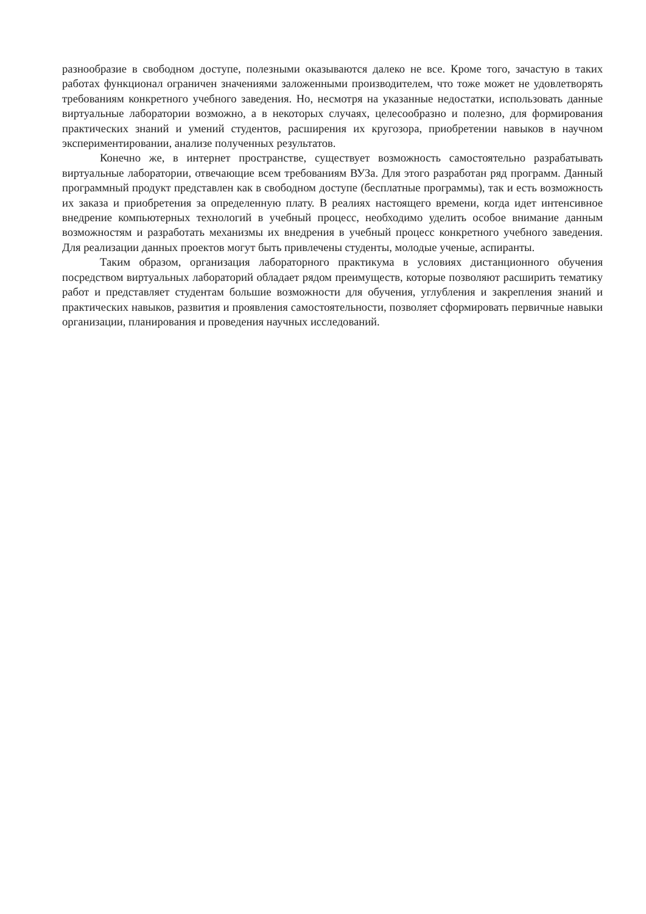разнообразие в свободном доступе, полезными оказываются далеко не все. Кроме того, зачастую в таких работах функционал ограничен значениями заложенными производителем, что тоже может не удовлетворять требованиям конкретного учебного заведения. Но, несмотря на указанные недостатки, использовать данные виртуальные лаборатории возможно, а в некоторых случаях, целесообразно и полезно, для формирования практических знаний и умений студентов, расширения их кругозора, приобретении навыков в научном экспериментировании, анализе полученных результатов.
Конечно же, в интернет пространстве, существует возможность самостоятельно разрабатывать виртуальные лаборатории, отвечающие всем требованиям ВУЗа. Для этого разработан ряд программ. Данный программный продукт представлен как в свободном доступе (бесплатные программы), так и есть возможность их заказа и приобретения за определенную плату. В реалиях настоящего времени, когда идет интенсивное внедрение компьютерных технологий в учебный процесс, необходимо уделить особое внимание данным возможностям и разработать механизмы их внедрения в учебный процесс конкретного учебного заведения. Для реализации данных проектов могут быть привлечены студенты, молодые ученые, аспиранты.
Таким образом, организация лабораторного практикума в условиях дистанционного обучения посредством виртуальных лабораторий обладает рядом преимуществ, которые позволяют расширить тематику работ и представляет студентам большие возможности для обучения, углубления и закрепления знаний и практических навыков, развития и проявления самостоятельности, позволяет сформировать первичные навыки организации, планирования и проведения научных исследований.